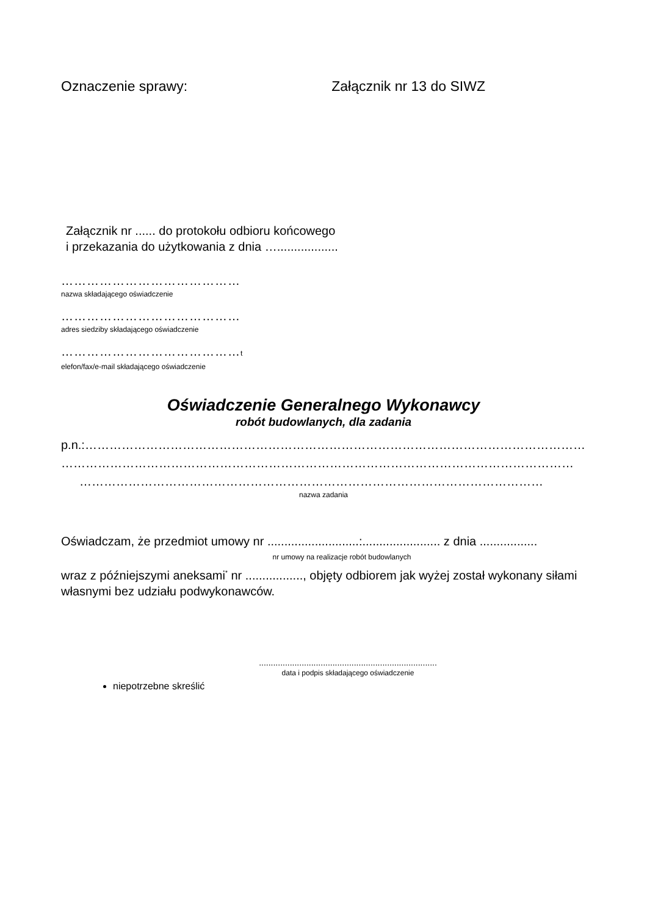Oznaczenie sprawy: Załącznik nr 13 do SIWZ
Załącznik nr ...... do protokołu odbioru końcowego
i przekazania do użytkowania z dnia …..................
……………………………………
nazwa składającego oświadczenie
……………………………………
adres siedziby składającego oświadczenie
……………………………………t
elefon/fax/e-mail składającego oświadczenie
Oświadczenie Generalnego Wykonawcy
robót budowlanych, dla zadania
p.n.:……………………………………………………………………………………………………………
………………………………………………………………………………………………………………
……………………………………………………………………………………………………
nazwa zadania
Oświadczam, że przedmiot umowy nr ...........................:....................... z dnia .................
nr umowy na realizacje robót budowlanych
wraz z późniejszymi aneksami<sup>*</sup> nr ................., objęty odbiorem jak wyżej został wykonany siłami własnymi bez udziału podwykonawców.
...........................................................................
data i podpis składającego oświadczenie
niepotrzebne skreślić